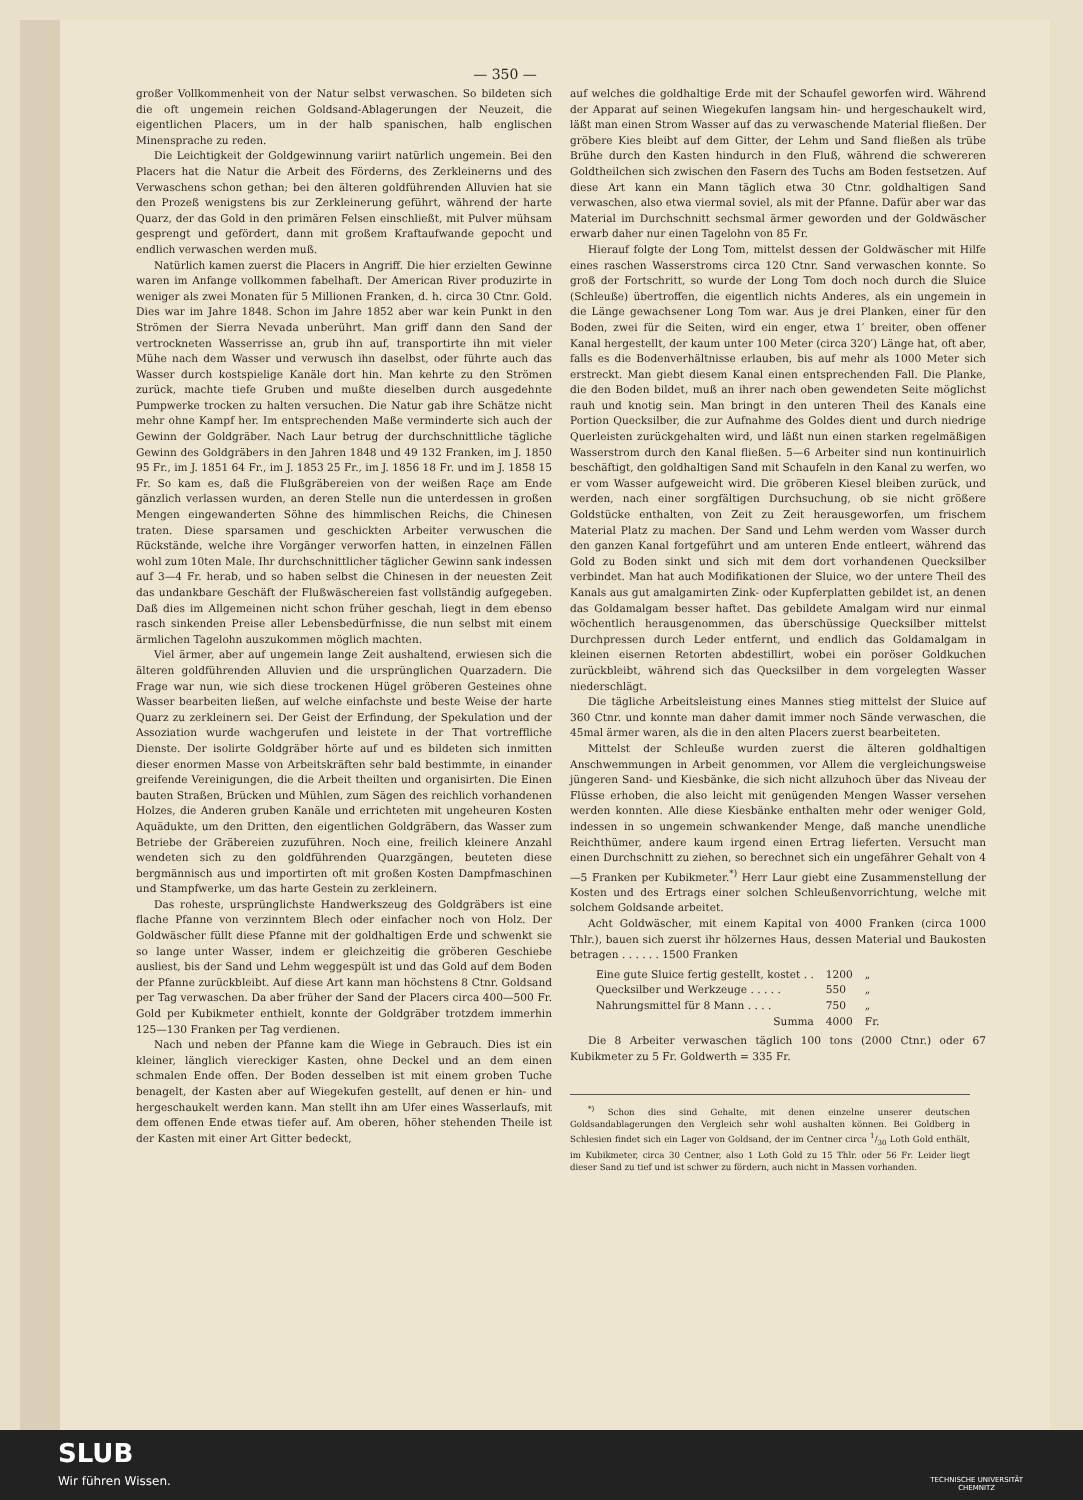— 350 —
großer Vollkommenheit von der Natur selbst verwaschen. So bildeten sich die oft ungemein reichen Goldsand-Ablagerungen der Neuzeit, die eigentlichen Placers, um in der halb spanischen, halb englischen Minensprache zu reden.
Die Leichtigkeit der Goldgewinnung variirt natürlich ungemein. Bei den Placers hat die Natur die Arbeit des Förderns, des Zerkleinerns und des Verwaschens schon gethan; bei den älteren goldführenden Alluvien hat sie den Prozeß wenigstens bis zur Zerkleinerung geführt, während der harte Quarz, der das Gold in den primären Felsen einschließt, mit Pulver mühsam gesprengt und gefördert, dann mit großem Kraftaufwande gepocht und endlich verwaschen werden muß.
Natürlich kamen zuerst die Placers in Angriff. Die hier erzielten Gewinne waren im Anfange vollkommen fabelhaft. Der American River produzirte in weniger als zwei Monaten für 5 Millionen Franken, d. h. circa 30 Ctnr. Gold. Dies war im Jahre 1848. Schon im Jahre 1852 aber war kein Punkt in den Strömen der Sierra Nevada unberührt. Man griff dann den Sand der vertrockneten Wasserrisse an, grub ihn auf, transportirte ihn mit vieler Mühe nach dem Wasser und verwusch ihn daselbst, oder führte auch das Wasser durch kostspielige Kanäle dort hin. Man kehrte zu den Strömen zurück, machte tiefe Gruben und mußte dieselben durch ausgedehnte Pumpwerke trocken zu halten versuchen. Die Natur gab ihre Schätze nicht mehr ohne Kampf her. Im entsprechenden Maße verminderte sich auch der Gewinn der Goldgräber. Nach Laur betrug der durchschnittliche tägliche Gewinn des Goldgräbers in den Jahren 1848 und 49 132 Franken, im J. 1850 95 Fr., im J. 1851 64 Fr., im J. 1853 25 Fr., im J. 1856 18 Fr. und im J. 1858 15 Fr. So kam es, daß die Flußgräbereien von der weißen Raçe am Ende gänzlich verlassen wurden, an deren Stelle nun die unterdessen in großen Mengen eingewanderten Söhne des himmlischen Reichs, die Chinesen traten. Diese sparsamen und geschickten Arbeiter verwuschen die Rückstände, welche ihre Vorgänger verworfen hatten, in einzelnen Fällen wohl zum 10ten Male. Ihr durchschnittlicher täglicher Gewinn sank indessen auf 3—4 Fr. herab, und so haben selbst die Chinesen in der neuesten Zeit das undankbare Geschäft der Flußwäschereien fast vollständig aufgegeben. Daß dies im Allgemeinen nicht schon früher geschah, liegt in dem ebenso rasch sinkenden Preise aller Lebensbedürfnisse, die nun selbst mit einem ärmlichen Tagelohn auszukommen möglich machten.
Viel ärmer, aber auf ungemein lange Zeit aushaltend, erwiesen sich die älteren goldführenden Alluvien und die ursprünglichen Quarzadern. Die Frage war nun, wie sich diese trockenen Hügel gröberen Gesteines ohne Wasser bearbeiten ließen, auf welche einfachste und beste Weise der harte Quarz zu zerkleinern sei. Der Geist der Erfindung, der Spekulation und der Assoziation wurde wachgerufen und leistete in der That vortreffliche Dienste. Der isolirte Goldgräber hörte auf und es bildeten sich inmitten dieser enormen Masse von Arbeitskräften sehr bald bestimmte, in einander greifende Vereinigungen, die die Arbeit theilten und organisirten. Die Einen bauten Straßen, Brücken und Mühlen, zum Sägen des reichlich vorhandenen Holzes, die Anderen gruben Kanäle und errichteten mit ungeheuren Kosten Aquädukte, um den Dritten, den eigentlichen Goldgräbern, das Wasser zum Betriebe der Gräbereien zuzuführen. Noch eine, freilich kleinere Anzahl wendeten sich zu den goldführenden Quarzgängen, beuteten diese bergmännisch aus und importirten oft mit großen Kosten Dampfmaschinen und Stampfwerke, um das harte Gestein zu zerkleinern.
Das roheste, ursprünglichste Handwerkszeug des Goldgräbers ist eine flache Pfanne von verzinntem Blech oder einfacher noch von Holz. Der Goldwäscher füllt diese Pfanne mit der goldhaltigen Erde und schwenkt sie so lange unter Wasser, indem er gleichzeitig die gröberen Geschiebe ausliest, bis der Sand und Lehm weggespült ist und das Gold auf dem Boden der Pfanne zurückbleibt. Auf diese Art kann man höchstens 8 Ctnr. Goldsand per Tag verwaschen. Da aber früher der Sand der Placers circa 400—500 Fr. Gold per Kubikmeter enthielt, konnte der Goldgräber trotzdem immerhin 125—130 Franken per Tag verdienen.
Nach und neben der Pfanne kam die Wiege in Gebrauch. Dies ist ein kleiner, länglich viereckiger Kasten, ohne Deckel und an dem einen schmalen Ende offen. Der Boden desselben ist mit einem groben Tuche benagelt, der Kasten aber auf Wiegekufen gestellt, auf denen er hin- und hergeschaukelt werden kann. Man stellt ihn am Ufer eines Wasserlaufs, mit dem offenen Ende etwas tiefer auf. Am oberen, höher stehenden Theile ist der Kasten mit einer Art Gitter bedeckt,
auf welches die goldhaltige Erde mit der Schaufel geworfen wird. Während der Apparat auf seinen Wiegekufen langsam hin- und hergeschaukelt wird, läßt man einen Strom Wasser auf das zu verwaschende Material fließen. Der gröbere Kies bleibt auf dem Gitter, der Lehm und Sand fließen als trübe Brühe durch den Kasten hindurch in den Fluß, während die schwereren Goldtheilchen sich zwischen den Fasern des Tuchs am Boden festsetzen. Auf diese Art kann ein Mann täglich etwa 30 Ctnr. goldhaltigen Sand verwaschen, also etwa viermal soviel, als mit der Pfanne. Dafür aber war das Material im Durchschnitt sechsmal ärmer geworden und der Goldwäscher erwarb daher nur einen Tagelohn von 85 Fr.
Hierauf folgte der Long Tom, mittelst dessen der Goldwäscher mit Hilfe eines raschen Wasserstroms circa 120 Ctnr. Sand verwaschen konnte. So groß der Fortschritt, so wurde der Long Tom doch noch durch die Sluice (Schleuße) übertroffen, die eigentlich nichts Anderes, als ein ungemein in die Länge gewachsener Long Tom war. Aus je drei Planken, einer für den Boden, zwei für die Seiten, wird ein enger, etwa 1′ breiter, oben offener Kanal hergestellt, der kaum unter 100 Meter (circa 320′) Länge hat, oft aber, falls es die Bodenverhältnisse erlauben, bis auf mehr als 1000 Meter sich erstreckt. Man giebt diesem Kanal einen entsprechenden Fall. Die Planke, die den Boden bildet, muß an ihrer nach oben gewendeten Seite möglichst rauh und knotig sein. Man bringt in den unteren Theil des Kanals eine Portion Quecksilber, die zur Aufnahme des Goldes dient und durch niedrige Querleisten zurückgehalten wird, und läßt nun einen starken regelmäßigen Wasserstrom durch den Kanal fließen. 5—6 Arbeiter sind nun kontinuirlich beschäftigt, den goldhaltigen Sand mit Schaufeln in den Kanal zu werfen, wo er vom Wasser aufgeweicht wird. Die gröberen Kiesel bleiben zurück, und werden, nach einer sorgfältigen Durchsuchung, ob sie nicht größere Goldstücke enthalten, von Zeit zu Zeit herausgeworfen, um frischem Material Platz zu machen. Der Sand und Lehm werden vom Wasser durch den ganzen Kanal fortgeführt und am unteren Ende entleert, während das Gold zu Boden sinkt und sich mit dem dort vorhandenen Quecksilber verbindet. Man hat auch Modifikationen der Sluice, wo der untere Theil des Kanals aus gut amalgamirten Zink- oder Kupferplatten gebildet ist, an denen das Goldamalgam besser haftet. Das gebildete Amalgam wird nur einmal wöchentlich herausgenommen, das überschüssige Quecksilber mittelst Durchpressen durch Leder entfernt, und endlich das Goldamalgam in kleinen eisernen Retorten abdestillirt, wobei ein poröser Goldkuchen zurückbleibt, während sich das Quecksilber in dem vorgelegten Wasser niederschlägt.
Die tägliche Arbeitsleistung eines Mannes stieg mittelst der Sluice auf 360 Ctnr. und konnte man daher damit immer noch Sände verwaschen, die 45mal ärmer waren, als die in den alten Placers zuerst bearbeiteten.
Mittelst der Schleuße wurden zuerst die älteren goldhaltigen Anschwemmungen in Arbeit genommen, vor Allem die vergleichungsweise jüngeren Sand- und Kiesbänke, die sich nicht allzuhoch über das Niveau der Flüsse erhoben, die also leicht mit genügenden Mengen Wasser versehen werden konnten. Alle diese Kiesbänke enthalten mehr oder weniger Gold, indessen in so ungemein schwankender Menge, daß manche unendliche Reichthümer, andere kaum irgend einen Ertrag lieferten. Versucht man einen Durchschnitt zu ziehen, so berechnet sich ein ungefährer Gehalt von 4—5 Franken per Kubikmeter.<sup>*)</sup> Herr Laur giebt eine Zusammenstellung der Kosten und des Ertrags einer solchen Schleußenvorrichtung, welche mit solchem Goldsande arbeitet.
Acht Goldwäscher, mit einem Kapital von 4000 Franken (circa 1000 Thlr.), bauen sich zuerst ihr hölzernes Haus, dessen Material und Baukosten betragen . . . . . . 1500 Franken
| Eine gute Sluice fertig gestellt, kostet . . | 1200 | „ |
| Quecksilber und Werkzeuge . . . . . | 550 | „ |
| Nahrungsmittel für 8 Mann . . . . | 750 | „ |
| Summa | 4000 | Fr. |
Die 8 Arbeiter verwaschen täglich 100 tons (2000 Ctnr.) oder 67 Kubikmeter zu 5 Fr. Goldwerth = 335 Fr.
<sup>*)</sup> Schon dies sind Gehalte, mit denen einzelne unserer deutschen Goldsandablagerungen den Vergleich sehr wohl aushalten können. Bei Goldberg in Schlesien findet sich ein Lager von Goldsand, der im Centner circa 1/30 Loth Gold enthält, im Kubikmeter, circa 30 Centner, also 1 Loth Gold zu 15 Thlr. oder 56 Fr. Leider liegt dieser Sand zu tief und ist schwer zu fördern, auch nicht in Massen vorhanden.
SLUB
Wir führen Wissen.
TECHNISCHE UNIVERSITÄT
CHEMNITZ